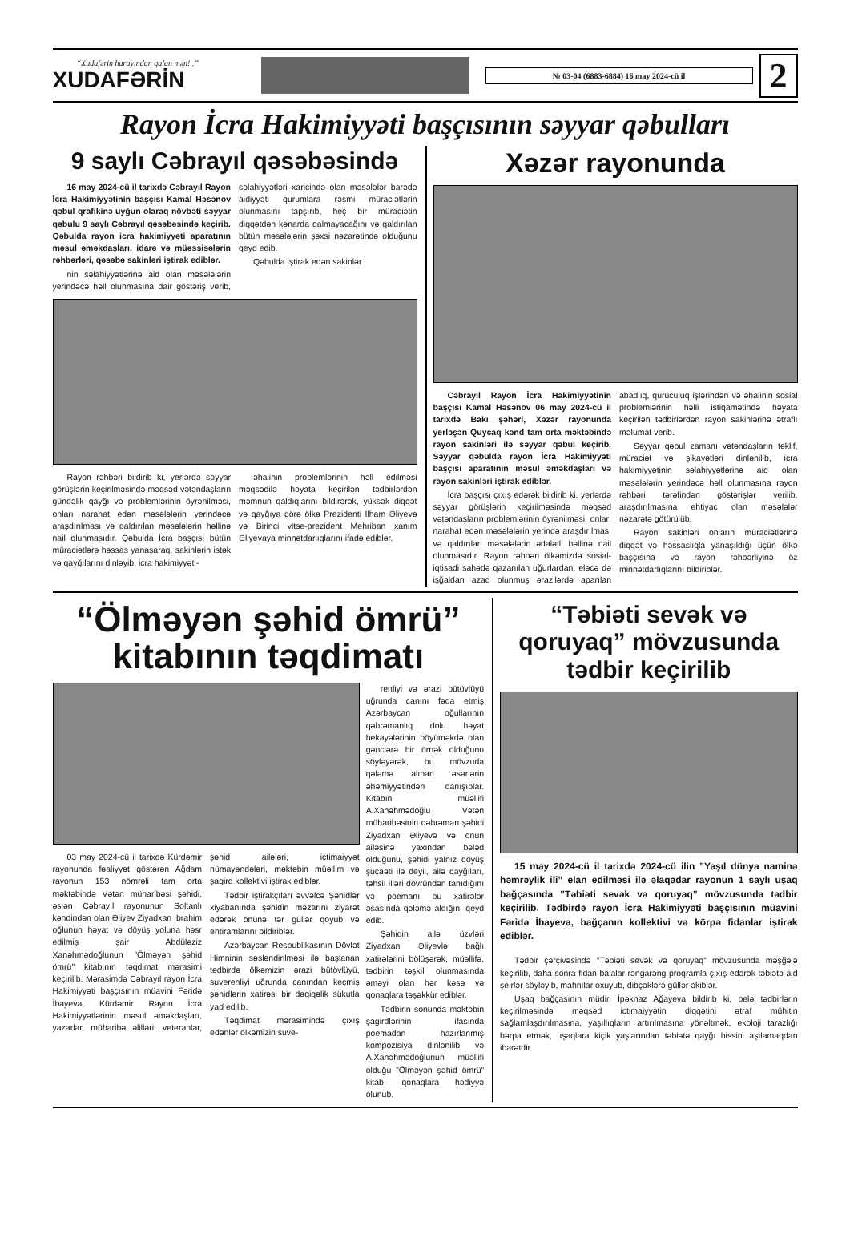“Xudafərin harayından qalan mən!..”
XUDAFƏRİN
№ 03-04 (6883-6884) 16 may 2024-cü il
2
Rayon İcra Hakimiyyəti başçısının səyyar qəbulları
9 saylı Cəbrayıl qəsəbəsində
16 may 2024-cü il tarixdə Cəbrayıl Rayon İcra Hakimiyyətinin başçısı Kamal Həsənov qəbul qrafikinə uyğun olaraq növbəti səyyar qəbulu 9 saylı Cəbrayıl qəsəbəsində keçirib. Qəbulda rayon icra hakimiyyəti aparatının məsul əməkdaşları, idarə və müəssisələrin rəhbərləri, qəsəbə sakinləri iştirak ediblər.
nin səlahiyyətlərinə aid olan məsələlərin yerindəcə həll olunmasına dair göstəriş verib, səlahiyyətləri xaricində olan məsələlər barədə aidiyyəti qurumlara rəsmi müraciətlərin olunmasını tapşırıb, heç bir müraciətin diqqətdən kənarda qalmayacağını və qaldırılan bütün məsələlərin şəxsi nəzarətində olduğunu qeyd edib.
Qəbulda iştirak edən sakinlər
Rayon rəhbəri bildirib ki, yerlərdə səyyar görüşlərin keçirilməsində məqsəd vətəndaşların gündəlik qayğı və problemlərinin öyrənilməsi, onları narahat edən məsələlərin yerindəcə araşdırılması və qaldırılan məsələlərin həllinə nail olunmasıdır. Qəbulda İcra başçısı bütün müraciətlərə həssas yanaşaraq, sakinlərin istək və qayğılarını dinləyib, icra hakimiyyəti-
əhalinin problemlərinin həll edilməsi məqsədilə həyata keçirilən tədbirlərdən məmnun qaldıqlarını bildirərək, yüksək diqqət və qayğıya görə ölkə Prezidenti İlham Əliyevə və Birinci vitse-prezident Mehriban xanım Əliyevaya minnətdarlıqlarını ifadə ediblər.
Xəzər rayonunda
Cəbrayıl Rayon İcra Hakimiyyətinin başçısı Kamal Həsənov 06 may 2024-cü il tarixdə Bakı şəhəri, Xəzər rayonunda yerləşən Quycaq kənd tam orta məktəbində rayon sakinləri ilə səyyar qəbul keçirib. Səyyar qəbulda rayon İcra Hakimiyyəti başçısı aparatının məsul əməkdaşları və rayon sakinləri iştirak ediblər.
İcra başçısı çıxış edərək bildirib ki, yerlərdə səyyar görüşlərin keçirilməsində məqsəd vətəndaşların problemlərinin öyrənilməsi, onları narahat edən məsələlərin yerində araşdırılması və qaldırılan məsələlərin ədalətli həllinə nail olunmasıdır. Rayon rəhbəri ölkəmizdə sosial-iqtisadi sahədə qazanılan uğurlardan, eləcə də işğaldan azad olunmuş ərazilərdə aparılan abadlıq, quruculuq işlərindən və əhalinin sosial problemlərinin həlli istiqamətində həyata keçirilən tədbirlərdən rayon sakinlərinə ətraflı məlumat verib.
Səyyar qəbul zamanı vətəndaşların təklif, müraciət və şikayətləri dinlənilib, icra hakimiyyətinin səlahiyyətlərinə aid olan məsələlərin yerindəcə həll olunmasına rayon rəhbəri tərəfindən göstərişlər verilib, araşdırılmasına ehtiyac olan məsələlər nəzarətə götürülüb.
Rayon sakinləri onların müraciətlərinə diqqət və həssaslıqla yanaşıldığı üçün ölkə başçısına və rayon rəhbərliyinə öz minnətdarlıqlarını bildiriblər.
“Ölməyən şəhid ömrü” kitabının təqdimatı
03 may 2024-cü il tarixdə Kürdəmir rayonunda fəaliyyət göstərən Ağdam rayonun 153 nömrəli tam orta məktəbində Vətən müharibəsi şəhidi, əslən Cəbrayıl rayonunun Soltanlı kəndindən olan Əliyev Ziyadxan İbrahim oğlunun həyat və döyüş yoluna həsr edilmiş şair Abdüləziz Xanəhmədoğlunun ”Ölməyən şəhid ömrü” kitabının təqdimat mərasimi keçirilib. Mərasimdə Cəbrayıl rayon İcra Hakimiyyəti başçısının müavini Fəridə İbayeva, Kürdəmir Rayon İcra Hakimiyyətlərinin məsul əməkdaşları, yazarlar, müharibə əlilləri, veteranlar, şəhid ailələri, ictimaiyyət nümayəndələri, məktəbin müəllim və şagird kollektivi iştirak ediblər.
Tədbir iştirakçıları əvvəlcə Şəhidlər xiyabanında şəhidin məzarını ziyarət edərək önünə tər güllər qoyub və ehtiramlarını bildiriblər.
Azərbaycan Respublikasının Dövlət Himninin səsləndirilməsi ilə başlanan tədbirdə ölkəmizin ərazi bütövlüyü, suverenliyi uğrunda canından keçmiş şəhidlərin xatirəsi bir dəqiqəlik sükutla yad edilib.
Təqdimat mərasimində çıxış edənlər ölkəmizin suve-
renliyi və ərazi bütövlüyü uğrunda canını fəda etmiş Azərbaycan oğullarının qəhrəmanlıq dolu həyat hekayələrinin böyüməkdə olan gənclərə bir örnək olduğunu söyləyərək, bu mövzuda qələmə alınan əsərlərin əhəmiyyətindən danışıblar. Kitabın müəllifi A.Xanəhmədoğlu Vətən müharibəsinin qəhrəman şəhidi Ziyadxan Əliyevə və onun ailəsinə yaxından bələd olduğunu, şəhidi yalnız döyüş şücaəti ilə deyil, ailə qayğıları, təhsil illəri dövründən tanıdığını və poemanı bu xatirələr əsasında qələmə aldığını qeyd edib.
Şəhidin ailə üzvləri Ziyadxan Əliyevlə bağlı xatirələrini bölüşərək, müəllifə, tədbirin təşkil olunmasında əməyi olan hər kəsə və qonaqlara təşəkkür ediblər.
Tədbirin sonunda məktəbin şagirdlərinin ifasında poemadan hazırlanmış kompozisiya dinlənilib və A.Xanəhmədoğlunun müəllifi olduğu ”Ölməyən şəhid ömrü” kitabı qonaqlara hədiyyə olunub.
“Təbiəti sevək və qoruyaq” mövzusunda tədbir keçirilib
15 may 2024-cü il tarixdə 2024-cü ilin ”Yaşıl dünya naminə həmrəylik ili” elan edilməsi ilə əlaqədar rayonun 1 saylı uşaq bağçasında ”Təbiəti sevək və qoruyaq” mövzusunda tədbir keçirilib. Tədbirdə rayon İcra Hakimiyyəti başçısının müavini Fəridə İbayeva, bağçanın kollektivi və körpə fidanlar iştirak ediblər.
Tədbir çərçivəsində ”Təbiəti sevək və qoruyaq” mövzusunda məşğələ keçirilib, daha sonra fidan balalar rəngarəng proqramla çıxış edərək təbiətə aid şeirlər söyləyib, mahnılar oxuyub, dibçəklərə güllər əkiblər.
Uşaq bağçasının müdiri İpəknaz Ağayeva bildirib ki, belə tədbirlərin keçirilməsində məqsəd ictimaiyyətin diqqətini ətraf mühitin sağlamlaşdırılmasına, yaşıllıqların artırılmasına yönəltmək, ekoloji tarazlığı bərpa etmək, uşaqlara kiçik yaşlarından təbiətə qayğı hissini aşılamaqdan ibarətdir.